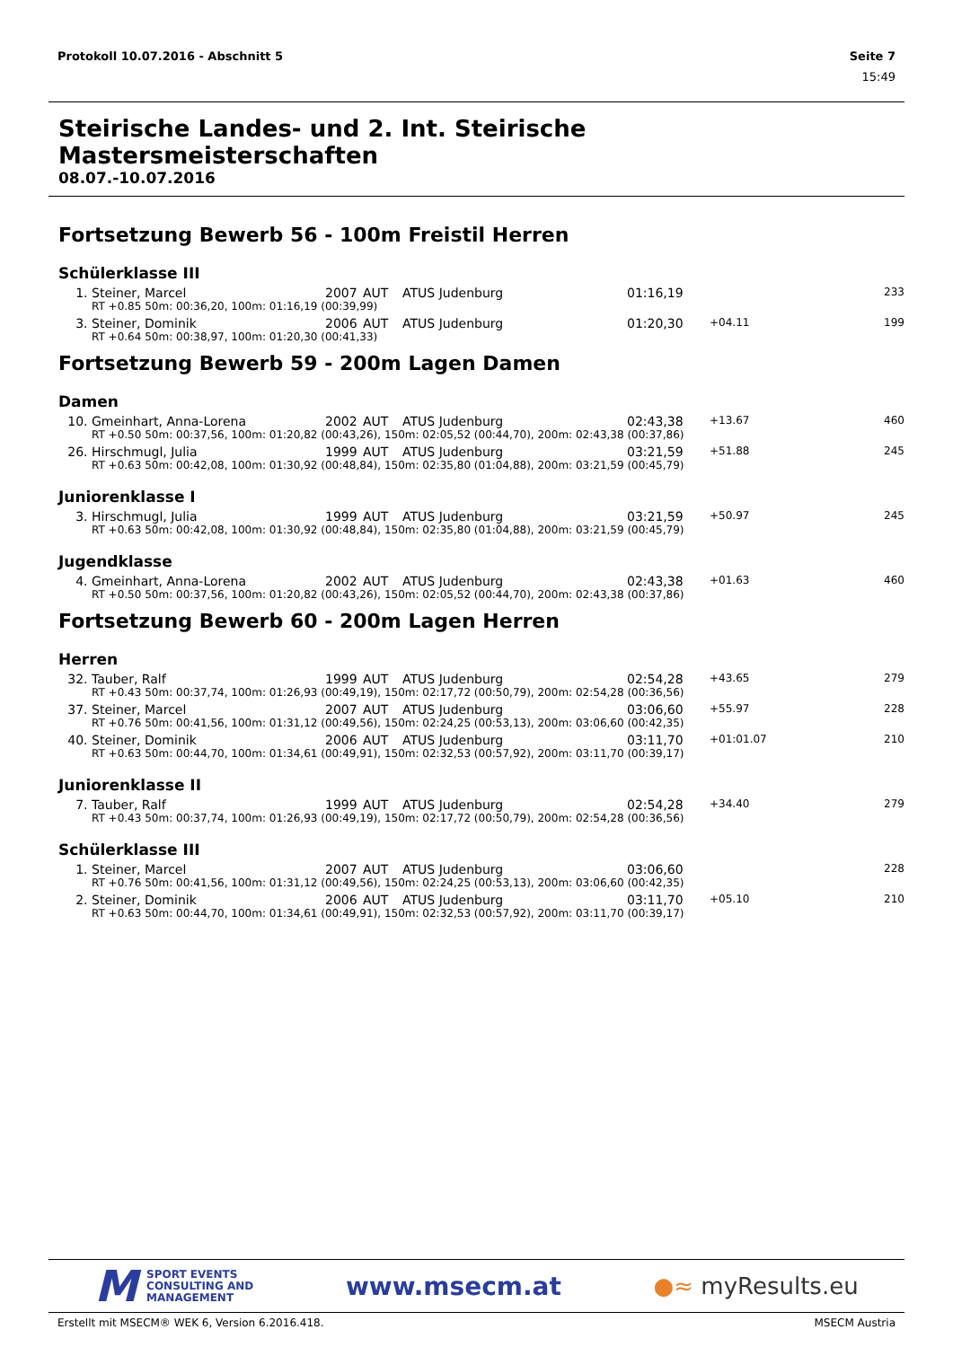Protokoll 10.07.2016 - Abschnitt 5 Seite 7
15:49
Steirische Landes- und 2. Int. Steirische Mastersmeisterschaften
08.07.-10.07.2016
Fortsetzung Bewerb 56 - 100m Freistil Herren
Schülerklasse III
| 1. | Steiner, Marcel | 2007 | AUT | ATUS Judenburg | 01:16,19 | | 233 |
| | RT +0.85 50m: 00:36,20, 100m: 01:16,19 (00:39,99) | | | | | | |
| 3. | Steiner, Dominik | 2006 | AUT | ATUS Judenburg | 01:20,30 | +04.11 | 199 |
| | RT +0.64 50m: 00:38,97, 100m: 01:20,30 (00:41,33) | | | | | | |
Fortsetzung Bewerb 59 - 200m Lagen Damen
Damen
| 10. | Gmeinhart, Anna-Lorena | 2002 | AUT | ATUS Judenburg | 02:43,38 | +13.67 | 460 |
| | RT +0.50 50m: 00:37,56, 100m: 01:20,82 (00:43,26), 150m: 02:05,52 (00:44,70), 200m: 02:43,38 (00:37,86) | | | | | | |
| 26. | Hirschmugl, Julia | 1999 | AUT | ATUS Judenburg | 03:21,59 | +51.88 | 245 |
| | RT +0.63 50m: 00:42,08, 100m: 01:30,92 (00:48,84), 150m: 02:35,80 (01:04,88), 200m: 03:21,59 (00:45,79) | | | | | | |
Juniorenklasse I
| 3. | Hirschmugl, Julia | 1999 | AUT | ATUS Judenburg | 03:21,59 | +50.97 | 245 |
| | RT +0.63 50m: 00:42,08, 100m: 01:30,92 (00:48,84), 150m: 02:35,80 (01:04,88), 200m: 03:21,59 (00:45,79) | | | | | | |
Jugendklasse
| 4. | Gmeinhart, Anna-Lorena | 2002 | AUT | ATUS Judenburg | 02:43,38 | +01.63 | 460 |
| | RT +0.50 50m: 00:37,56, 100m: 01:20,82 (00:43,26), 150m: 02:05,52 (00:44,70), 200m: 02:43,38 (00:37,86) | | | | | | |
Fortsetzung Bewerb 60 - 200m Lagen Herren
Herren
| 32. | Tauber, Ralf | 1999 | AUT | ATUS Judenburg | 02:54,28 | +43.65 | 279 |
| | RT +0.43 50m: 00:37,74, 100m: 01:26,93 (00:49,19), 150m: 02:17,72 (00:50,79), 200m: 02:54,28 (00:36,56) | | | | | | |
| 37. | Steiner, Marcel | 2007 | AUT | ATUS Judenburg | 03:06,60 | +55.97 | 228 |
| | RT +0.76 50m: 00:41,56, 100m: 01:31,12 (00:49,56), 150m: 02:24,25 (00:53,13), 200m: 03:06,60 (00:42,35) | | | | | | |
| 40. | Steiner, Dominik | 2006 | AUT | ATUS Judenburg | 03:11,70 | +01:01.07 | 210 |
| | RT +0.63 50m: 00:44,70, 100m: 01:34,61 (00:49,91), 150m: 02:32,53 (00:57,92), 200m: 03:11,70 (00:39,17) | | | | | | |
Juniorenklasse II
| 7. | Tauber, Ralf | 1999 | AUT | ATUS Judenburg | 02:54,28 | +34.40 | 279 |
| | RT +0.43 50m: 00:37,74, 100m: 01:26,93 (00:49,19), 150m: 02:17,72 (00:50,79), 200m: 02:54,28 (00:36,56) | | | | | | |
Schülerklasse III
| 1. | Steiner, Marcel | 2007 | AUT | ATUS Judenburg | 03:06,60 | | 228 |
| | RT +0.76 50m: 00:41,56, 100m: 01:31,12 (00:49,56), 150m: 02:24,25 (00:53,13), 200m: 03:06,60 (00:42,35) | | | | | | |
| 2. | Steiner, Dominik | 2006 | AUT | ATUS Judenburg | 03:11,70 | +05.10 | 210 |
| | RT +0.63 50m: 00:44,70, 100m: 01:34,61 (00:49,91), 150m: 02:32,53 (00:57,92), 200m: 03:11,70 (00:39,17) | | | | | | |
M SPORT EVENTS
CONSULTING AND
MANAGEMENT
www.msecm.at ●≈ myResults.eu
Erstellt mit MSECM® WEK 6, Version 6.2016.418. MSECM Austria